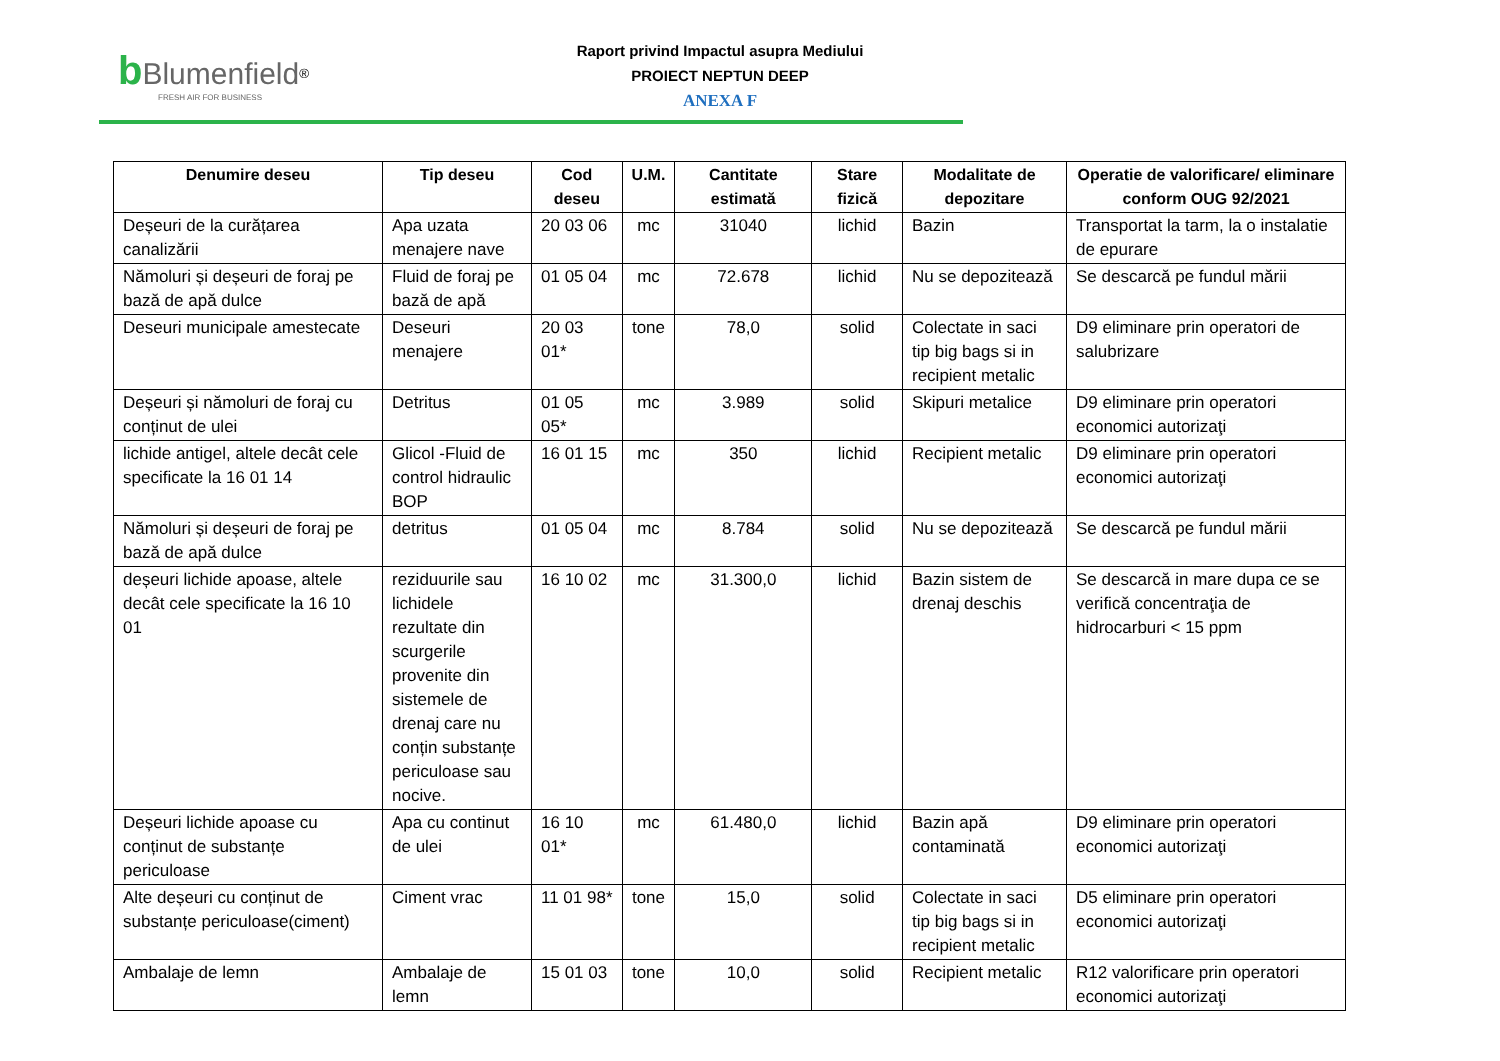bBlumenfield<sup>®</sup>
FRESH AIR FOR BUSINESS
Raport privind Impactul asupra Mediului
PROIECT NEPTUN DEEP
ANEXA F
| Denumire deseu | Tip deseu | Cod deseu | U.M. | Cantitate estimată | Stare fizică | Modalitate de depozitare | Operatie de valorificare/ eliminare conform OUG 92/2021 |
| --- | --- | --- | --- | --- | --- | --- | --- |
| Deșeuri de la curățarea canalizării | Apa uzata menajere nave | 20 03 06 | mc | 31040 | lichid | Bazin | Transportat la tarm, la o instalatie de epurare |
| Nămoluri și deșeuri de foraj pe bază de apă dulce | Fluid de foraj pe bază de apă | 01 05 04 | mc | 72.678 | lichid | Nu se depozitează | Se descarcă pe fundul mării |
| Deseuri municipale amestecate | Deseuri menajere | 20 03 01* | tone | 78,0 | solid | Colectate in saci tip big bags si in recipient metalic | D9 eliminare prin operatori de salubrizare |
| Deșeuri și nămoluri de foraj cu conținut de ulei | Detritus | 01 05 05* | mc | 3.989 | solid | Skipuri metalice | D9 eliminare prin operatori economici autorizaţi |
| lichide antigel, altele decât cele specificate la 16 01 14 | Glicol -Fluid de control hidraulic BOP | 16 01 15 | mc | 350 | lichid | Recipient metalic | D9 eliminare prin operatori economici autorizaţi |
| Nămoluri și deșeuri de foraj pe bază de apă dulce | detritus | 01 05 04 | mc | 8.784 | solid | Nu se depozitează | Se descarcă pe fundul mării |
| deșeuri lichide apoase, altele decât cele specificate la 16 10 01 | reziduurile sau lichidele rezultate din scurgerile provenite din sistemele de drenaj care nu conțin substanțe periculoase sau nocive. | 16 10 02 | mc | 31.300,0 | lichid | Bazin sistem de drenaj deschis | Se descarcă in mare dupa ce se verifică concentraţia de hidrocarburi < 15 ppm |
| Deșeuri lichide apoase cu conținut de substanțe periculoase | Apa cu continut de ulei | 16 10 01* | mc | 61.480,0 | lichid | Bazin apă contaminată | D9 eliminare prin operatori economici autorizaţi |
| Alte deșeuri cu conținut de substanțe periculoase(ciment) | Ciment vrac | 11 01 98* | tone | 15,0 | solid | Colectate in saci tip big bags si in recipient metalic | D5 eliminare prin operatori economici autorizaţi |
| Ambalaje de lemn | Ambalaje de lemn | 15 01 03 | tone | 10,0 | solid | Recipient metalic | R12 valorificare prin operatori economici autorizaţi |